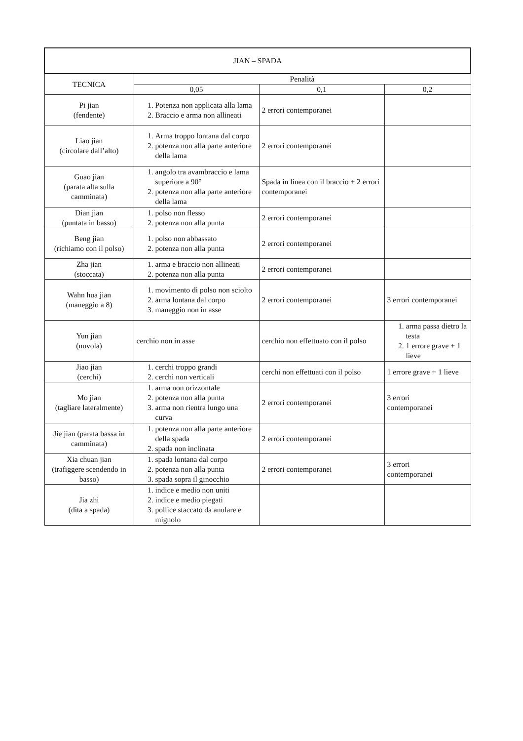| JIAN – SPADA | | | |
| --- | --- | --- | --- |
| TECNICA | Penalità | | |
| | 0,05 | 0,1 | 0,2 |
| Pi jian (fendente) | 1. Potenza non applicata alla lama 2. Braccio e arma non allineati | 2 errori contemporanei | |
| Liao jian (circolare dall’alto) | 1. Arma troppo lontana dal corpo 2. potenza non alla parte anteriore della lama | 2 errori contemporanei | |
| Guao jian (parata alta sulla camminata) | 1. angolo tra avambraccio e lama superiore a 90° 2. potenza non alla parte anteriore della lama | Spada in linea con il braccio + 2 errori contemporanei | |
| Dian jian (puntata in basso) | 1. polso non flesso 2. potenza non alla punta | 2 errori contemporanei | |
| Beng jian (richiamo con il polso) | 1. polso non abbassato 2. potenza non alla punta | 2 errori contemporanei | |
| Zha jian (stoccata) | 1. arma e braccio non allineati 2. potenza non alla punta | 2 errori contemporanei | |
| Wahn hua jian (maneggio a 8) | 1. movimento di polso non sciolto 2. arma lontana dal corpo 3. maneggio non in asse | 2 errori contemporanei | 3 errori contemporanei |
| Yun jian (nuvola) | cerchio non in asse | cerchio non effettuato con il polso | 1. arma passa dietro la testa 2. 1 errore grave + 1 lieve |
| Jiao jian (cerchi) | 1. cerchi troppo grandi 2. cerchi non verticali | cerchi non effettuati con il polso | 1 errore grave + 1 lieve |
| Mo jian (tagliare lateralmente) | 1. arma non orizzontale 2. potenza non alla punta 3. arma non rientra lungo una curva | 2 errori contemporanei | 3 errori contemporanei |
| Jie jian (parata bassa in camminata) | 1. potenza non alla parte anteriore della spada 2. spada non inclinata | 2 errori contemporanei | |
| Xia chuan jian (trafiggere scendendo in basso) | 1. spada lontana dal corpo 2. potenza non alla punta 3. spada sopra il ginocchio | 2 errori contemporanei | 3 errori contemporanei |
| Jia zhi (dita a spada) | 1. indice e medio non uniti 2. indice e medio piegati 3. pollice staccato da anulare e mignolo | | |